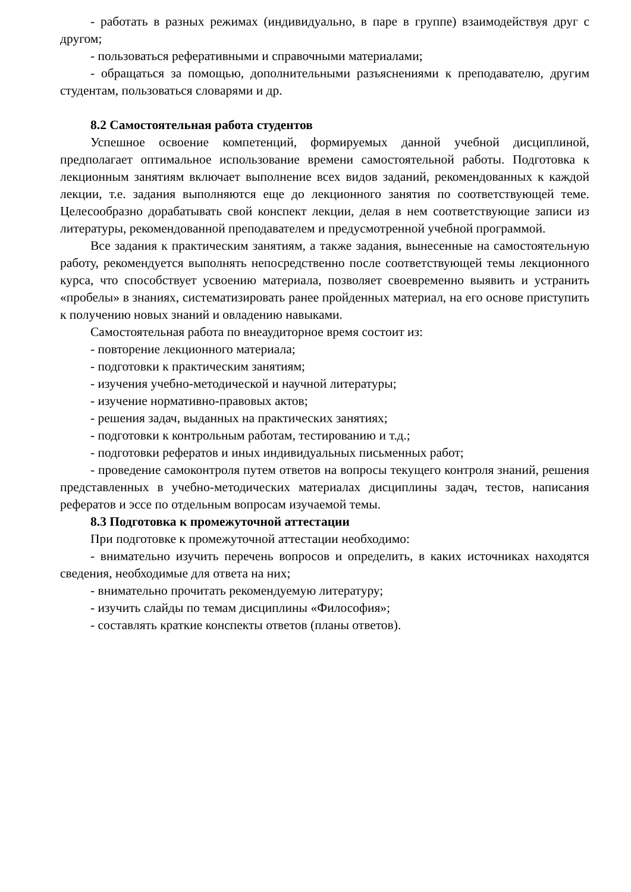- работать в разных режимах (индивидуально, в паре в группе) взаимодействуя друг с другом;
- пользоваться реферативными и справочными материалами;
- обращаться за помощью, дополнительными разъяснениями к преподавателю, другим студентам, пользоваться словарями и др.
8.2 Самостоятельная работа студентов
Успешное освоение компетенций, формируемых данной учебной дисциплиной, предполагает оптимальное использование времени самостоятельной работы. Подготовка к лекционным занятиям включает выполнение всех видов заданий, рекомендованных к каждой лекции, т.е. задания выполняются еще до лекционного занятия по соответствующей теме. Целесообразно дорабатывать свой конспект лекции, делая в нем соответствующие записи из литературы, рекомендованной преподавателем и предусмотренной учебной программой.
Все задания к практическим занятиям, а также задания, вынесенные на самостоятельную работу, рекомендуется выполнять непосредственно после соответствующей темы лекционного курса, что способствует усвоению материала, позволяет своевременно выявить и устранить «пробелы» в знаниях, систематизировать ранее пройденных материал, на его основе приступить к получению новых знаний и овладению навыками.
Самостоятельная работа по внеаудиторное время состоит из:
- повторение лекционного материала;
- подготовки к практическим занятиям;
- изучения учебно-методической и научной литературы;
- изучение нормативно-правовых актов;
- решения задач, выданных на практических занятиях;
- подготовки к контрольным работам, тестированию и т.д.;
- подготовки рефератов и иных индивидуальных письменных работ;
- проведение самоконтроля путем ответов на вопросы текущего контроля знаний, решения представленных в учебно-методических материалах дисциплины задач, тестов, написания рефератов и эссе по отдельным вопросам изучаемой темы.
8.3 Подготовка к промежуточной аттестации
При подготовке к промежуточной аттестации необходимо:
- внимательно изучить перечень вопросов и определить, в каких источниках находятся сведения, необходимые для ответа на них;
- внимательно прочитать рекомендуемую литературу;
- изучить слайды по темам дисциплины «Философия»;
- составлять краткие конспекты ответов (планы ответов).